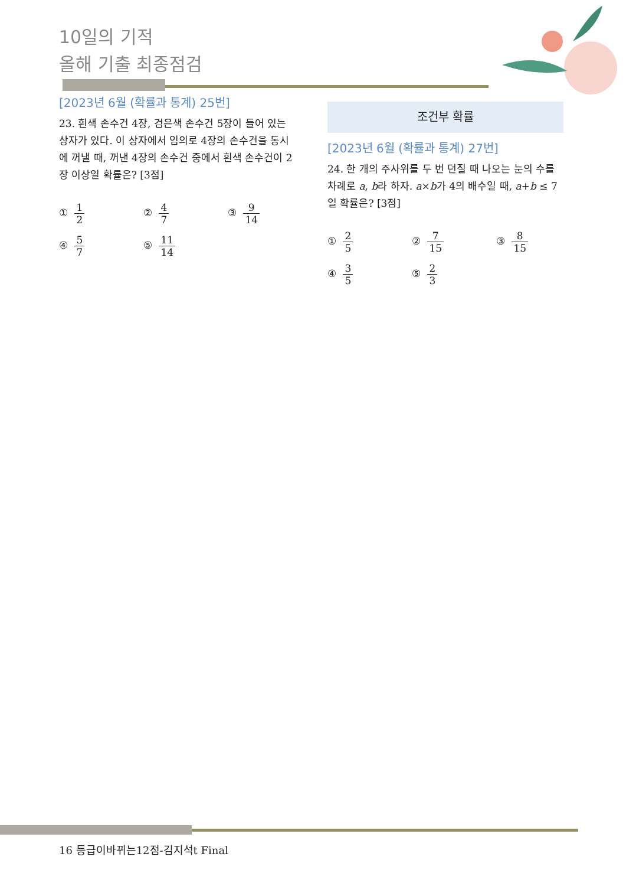10일의 기적
올해 기출 최종점검
[2023년 6월 (확률과 통계) 25번]
23. 흰색 손수건 4장, 검은색 손수건 5장이 들어 있는 상자가 있다. 이 상자에서 임의로 4장의 손수건을 동시에 꺼낼 때, 꺼낸 4장의 손수건 중에서 흰색 손수건이 2장 이상일 확률은? [3점]
① 1 2
② 4 7
③ 9 14
④ 5 7
⑤ 11 14
조건부 확률
[2023년 6월 (확률과 통계) 27번]
24. 한 개의 주사위를 두 번 던질 때 나오는 눈의 수를 차례로 a, b라 하자. a×b가 4의 배수일 때, a+b ≤ 7일 확률은? [3점]
① 2 5
② 7 15
③ 8 15
④ 3 5
⑤ 2 3
16 등급이바뀌는12점-김지석t Final